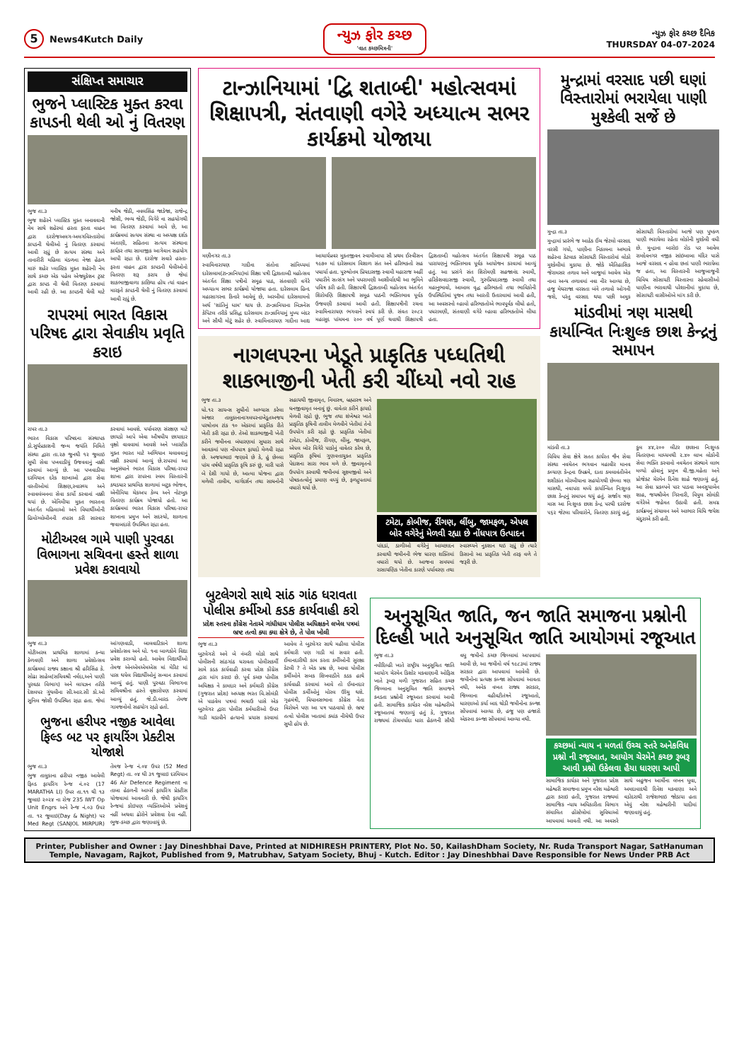5 News4Kutch Daily
ન્યુઝ ફોર કચ્છ
'વાત કચ્છમિત્રની'
ન્યુઝ ફોર કચ્છ દૈનિક
THURSDAY 04-07-2024
સંક્ષિપ્ત સમાચાર
ભુજને પ્લાસ્ટિક મુક્ત કરવા કાપડની થેલી ઓ નું વિતરણ
ભુજ તા.૩
ભુજ શહેરને પ્લાસ્ટિક મુક્ત બનાવવાની નેમ સાથે શહેરમાં હરતા ફરતા વાહન દ્વારા દરરોજઅલગ-અલગવિસ્તારોમાં કાપડની થેલીઓ નું વિતરણ કરવામાં આવી રહ્યું છે સત્યમ સંસ્થા અને તાનારીરી મહિલા મંડળના નેજા હેઠળ મારું શહેર પ્લાસ્ટિક મુક્ત શહેરની નેમ સાથે કચ્છ એક પહેલ એજ્યુકેશન ટ્રસ્ટ દ્વારા કાપડ ની થેલી વિતરણ કરવામાં આવી રહી છે. આ કાપડની થેલી માટે મનીષ જેઠી, નવલસિંહ જાડેજા, રાજેન્દ્ર જોશી, ભવ્ય જેઠી, વિગેરે ના સહયોગથી આ વિતરણ કરવામાં આવે છે, આ કાર્યક્રમમાં સત્યમ સંસ્થા ના અધ્યક્ષ દર્શક અંતાણી, સહિતના સત્યમ સંસ્થાના કાર્યકર તથા સામાજીક આગેવાન સહયોગ આપી રહ્યા છે. દરરોજ સવારે હરતા-ફરતા વાહન દ્વારા કાપડની થેલીઓનો વિતરણ શરૂ કરાય છે જેમાં શાકભાજીવાળા કાછિયા હોય ત્યાં વાહન મારફતે કાપડની થેલી નું વિતરણ કરવામાં આવી રહ્યું છે.
રાપરમાં ભારત વિકાસ પરિષદ દ્વારા સેવાકીય પ્રવૃતિ કરાઇ
રાપર તા.૩
ભારત વિકાસ પરિષદના સંસ્થાપક ડો.સુર્યપ્રકાશની જન્મ જયંતિ નિમિતે સંસ્થા દ્વારા તા.૨૭ જુનથી ૧૨ જુલાઇ સુધી સેવા પખવાડીયું ઉજવવાનું નક્કી કરવામાં આવ્યું છે. આ પખવાડીયા દરમિયાન દરેક શાખાઓ દ્વારા સેવા વસ્તીઓમાં શિક્ષણ,સ્વાસ્થ્ય અને સ્વાવલંબનના સેવા કાર્યો કરવાનાં નક્કી થયાં છે. એનિમીયા મુક્ત ભારતના અંતર્ગત મહિલાઓ અને વિધાર્થીઓની હિમોગ્લોબીનની તપાસ કરી સારવાર કરવામાં આવશે. પર્યાવરણ સંરક્ષણ માટે છાયડો આપે એવા ઔષધીય છાયાદાર વૃક્ષો વાવવામાં આવશે અને પ્લાસ્ટીક મુક્ત ભારત માટે અભિયાન ચલાવવાનું નક્કી કરવામાં આવ્યું છે.રાપરમાં આ અનુસંધાને ભારત વિકાસ પરિષદ-રાપર શાખા દ્વારા રાપરના સ્લમ વિસ્તારની કથડધાર પ્રાથમિક શાળામાં બટુક ભોજન, એનીમિયા ચેકઅપ કેમ્પ અને નોટબુક વિતરણ કાર્યક્રમ યોજાયો હતો. આ કાર્યક્રમમાં ભારત વિકાસ પરિષદ-રાપર શાખાના પ્રમુખ અને સદસ્યો, શાળાના જવાબદારો ઉપસ્થિત રહ્યા હતા.
મોટીઅરલ ગામે પાણી પુરવઠા વિભાગના સચિવના હસ્તે શાળા પ્રવેશ કરાવાયો
ભુજ તા.૩
મોટીઅરલ પ્રાથમિક શાળામાં કન્યા કેળવણી અને શાળા પ્રવેશોત્સવ કાર્યક્રમમાં રાજ્ય કક્ષાના શ્રી હરિસિંહ કે. સોઢા સાહેબ(સચિવશ્રી નર્મદા,અને પાણી પુરવઠા વિભાગ) અને લાયઝન તરીકે દેશલપર ગુંથલીના સી.આર.સી કો.ઓ સુનિલ જોશી ઉપસ્થિત રહ્યા હતા. જેમાં આંગણવાડી, બાલવાટિકાને શાળા પ્રવેશોત્સવ અને ધો. ૧ના બાળકોને વિદ્યા પ્રવેશ કરાવ્યો હતો. આવેલ વિદ્યાર્થીઓ તેમજ એનએમએમએસ માં મેરિટ માં પાસ થયેલ વિદ્યાર્થીઓનું સન્માન કરવામાં આવ્યું હતું. પાણી પુરવઠા વિભાગના સચિવશ્રીના હસ્તે વૃક્ષારોપણ કરવામાં આવ્યું હતું. જે.ડી.બારડ તેમજ ગામજનોનો સહયોગ રહ્યો હતો.
ભુજના હરીપર નજીક આવેલા ફિલ્ડ બટ પર ફાયરિંગ પ્રેક્ટીસ યોજાશે
ભુજ તા.૩
ભુજ તાલુકાના હરીપર નજીક આવેલી ફિલ્ડ ફાયરિંગ રેન્જ નં.૦૨ (17 MARATHA LI) ઉપર તા.૧૧ થી ૧૩ જુલાઇ ૨૦૨૪ ના રોજ 235 IWT Op Unit Engrs અને રેન્જ નં.૦૩ ઉપર તા. ૧૨ જુલાઇ(Day & Night) પર Med Regt (SANJOL MIRPUR) તેમજ રેન્જ નં.૦૪ ઉપર (52 Med Regt) તા. ૦૪ થી ૩૧ જુલાઇ દરમિયાન 46 Air Defence Regiment ના તાબા હેઠળની આર્મ્સ ફાયરિંગ પ્રેક્ટીસ યોજવામાં આવનારી છે. જેથી ફાયરિંગ રેન્જમાં કોઇપણ વ્યક્તિઓએ પ્રવેશવું નહીં અથવા ઢોરોને પ્રવેશવા દેવા નહીં. ભુજ-કચ્છ દ્વારા જણાવાયું છે.
ટાન્ઝાનિયામાં 'દ્વિ શતાબ્દી' મહોત્સવમાં શિક્ષાપત્રી, સંતવાણી વગેરે અધ્યાત્મ સભર કાર્યક્રમો યોજાયા
મણીનગર તા.૩
સ્વામિનારાયણ ગાદીના સંતોના સાંનિધ્યમાં દારેસલામ(ટાન્ઝાનિયા)માં શિક્ષા પત્રી દ્વિશતાબ્દી મહોત્સવ અંતર્ગત શિક્ષા પત્રીનો સમૂહ પાઠ, સંતવાણી વગેરે અધ્યાત્મ સભર કાર્યક્રમો યોજાયા હતા. દારેસલામ હિન્દ મહાસાગરના કિનારે આવેલું છે, અરબીમાં દારેસલામનો અર્થ 'શાંતિનું ધામ' થાય છે. ટાન્ઝાનિયાના બિઝનેસ કેપિટલ તરીકે પ્રસિદ્ધ દારેસલામ ટાન્ઝાનિયાનું મુખ્ય બંદર અને સૌથી મોટું શહેર છે. સ્વામિનારાયણ ગાદીના આદ્ય આચાર્યપ્રવર મુક્તજીવન સ્વામીબાપા સૌ પ્રથમ ઈસ્વીસન ૧૯૭૦ માં દારેસલામ વિશાળ સંત અને હરિભક્તો સહ પધાર્યા હતા. પુરુષોત્તમ પ્રિયદાસજી સ્વામી મહારાજ અહીં પધારીને સત્સંગ અને પધરામણી આશીર્વાદથી આ ભૂમિને પવિત્ર કરી હતી. શિક્ષાપત્રી દ્વિશતાબ્દી મહોત્સવ અંતર્ગત શિરોમણિ શિક્ષાપત્રી સમૂહ પાઠની ભક્તિભાવ પૂર્વક ઉજવણી કરવામાં આવી હતી. શિક્ષાપત્રીની રચના સ્વામિનારાયણ ભગવાને સ્વયં કરી છે. સંવત ૨૦૮૨ મહાસુદ પાંચમના ૨૦૦ વર્ષ પૂર્ણ થવાથી શિક્ષાપત્રી દ્વિશતાબ્દી મહોત્સવ અંતર્ગત શિક્ષાપત્રી સમૂહ પાઠ પારાયણનું ભક્તિભાવ પૂર્વક આયોજન કરવામાં આવ્યું હતું. આ પ્રસંગે સંત શિરોમણી સહજાનંદ સ્વામી, હરિકેશવદાસજી સ્વામી, ગુરુપ્રિયદાસજી સ્વામી તથા મહાનુભાવો, આબાલ વૃદ્ધ હરિભક્તો તથા ભાવિકોની ઉપસ્થિતિમાં પૂજન તથા આરતી ઉતારવામાં આવી હતી, આ અવસરનો લ્હાવો હરિભક્તોએ ભાવપૂર્વક લીધો હતો, પધરામણી, સંતવાણી વગેરે લ્હાવા હરિભક્તોએ લીધા હતા.
નાગલપરના ખેડૂતે પ્રાકૃતિક પધ્ધતિથી શાકભાજીની ખેતી કરી ચીંધ્યો નવો રાહ
ભુજ તા.૩
ધો.૧૨ સાયન્સ સુધીનો અભ્યાસ કરેલા અંજાર તાલુકાનાનાગલપરનાખેડૂતઅજય પરષોત્તમ ટાંક ૧૦ એકરમાં પ્રાકૃતિક રીતે ખેતી કરી રહ્યા છે. તેઓ શાકભાજીની ખેતી કરીને જમીનના બંધારણમાં સુધારા સાથે આવકમાં પણ નોંધપાત્ર ફાયદો મેળવી રહ્યા છે. અજયભાઇ જણાવે છે કે, હું છેલ્લા પાંચ વર્ષથી પ્રાકૃતિક કૃષિ કરું છું, મારી પાસે બે દેશી ગાયો છે, આત્મા યોજના દ્વારા મળેલી તાલીમ, માર્ગદર્શન તથા સાધનોની સહાયથી જીવામૃત, નિમાસ્ત્ર, બ્રહ્માસ્ત્ર અને ઘનજીવામૃત બનાવું છું. વાવેતર કરીને ફાયદો મેળવી રહ્યો છું, ભુજ તથા શંખેશ્વર ખાતે પ્રાકૃતિક કૃષિની તાલીમ મેળવીને ખેતીમાં તેનો ઉપયોગ કરી રહ્યો છું. પ્રાકૃતિક ખેતીમાં ટામેટા, કોબીજ, રીંગણ, લીંબુ, જામફળ, એપલ બોર વિગેરે પાકોનું વાવેતર કરેલ છે, પ્રાકૃતિક કૃષિમાં ગુણવત્તાયુક્ત પ્રાકૃતિક પેદાશના સારા ભાવ મળે છે. જીવામૃતનો ઉપયોગ કરવાથી જમીનમાં સૂક્ષ્મજીવો અને પોષકતત્વોનું પ્રમાણ વધ્યું છે, ફળદ્રુપતામાં વધારો થયો છે.
ટમેટા, કોબીજ, રીંગણ, લીંબુ, જામફળ, એપલ બોર વગેરેનું મેળવી રહ્યા છે નોંધપાત્ર ઉત્પાદન
પાંદડાં, ડાળીઓ વગેરેનું આચ્છાદન કરવાથી જમીનની ભેજ ધારણ શક્તિમાં વધારો થયો છે. આજના સમયમાં રાસાયણિક ખેતીના કારણે પર્યાવરણ તથા સ્વાસ્થ્યને નુકશાન થઇ રહ્યું છે ત્યારે કિસાનો આ પ્રાકૃતિક ખેતી તરફ વળે તે જરૂરી છે.
બુટલેગરો સાથે સાંઠ ગાંઠ ધરાવતા પોલીસ કર્મીઓ કડક કાર્યવાહી કરો
પ્રદેશ સ્તરના કોંગ્રેસ નેતાએ ગાંધીધામ પોલીસ અધિક્ષકને લખેલ પત્રમાં ભ્રષ્ટ તત્વો ક્યા ક્યા ક્ષેત્રે છે, તે પોલ ખોલી
ભુજ તા.૩
બુટલેગરો અને બે નંબરી લોકો સાથે પોલીસની સાંઠગાંઠ ધરાવતા પોલીસકર્મી સામે કડક કાર્યવાહી કરવા પ્રદેશ કોંગ્રેસ દ્વારા માંગ કરાઇ છે. પૂર્વ કચ્છ પોલીસ અધિક્ષક ને કામદાર અને કર્મચારી કોંગ્રેસ (ગુજરાત પ્રદેશ) અધ્યક્ષ ભરત વિ.સોલંકી એ પાઠવેલ પત્રમાં ભચાઉ પાસે એક બુટલેગર દ્વારા પોલીસ કર્મચારીઓ ઉપર ગાડી ચડાવીને હત્યાનો પ્રયાસ કરવામાં આવેલ તે બુટલેગર સાથે મહીલા પોલીસ કર્મચારી પણ ગાડી માં સવાર હતી. ઈમાનદારીથી કામ કરતા કર્મીઓની સુરક્ષા કેટલી ? તે એક પ્રશ્ન છે, આવા પોલીસ કર્મીઓને સબક શિખવાડીને કડક હાથે કાર્યવાહી કરવામાં આવે તો ઈમાનદાર પોલીસ કર્મીઓનું મોરલ ઊંચુ થશે. ગૃહમંત્રી, વિધાનસભાના કોંગ્રેસ નેતા વિરોધને પણ આ પત્ર પાઠવાયો છે. ભ્રષ્ટ તત્વો પોલીસ ખાતામાં ક્યાંક નીચેથી ઉપર સુધી હોય છે.
મુન્દ્રામાં વરસાદ પછી ઘણાં વિસ્તારોમાં ભરાયેલા પાણી મુશ્કેલી સર્જે છે
મુન્દ્રા તા.૩
મુન્દ્રામાં પ્રારંભે જ આઠેક ઈંચ જેટલો વરસાદ વરસી ગયો, પાણીના નિકાલના અભાવે શહેરના કેટલાક સોસાયટી વિસ્તારોમાં લોકો મુશ્કેલીમાં મુકાયા છે. જોકે ઐતિહાસિક જેરામસર તળાવ અને બાજુમાં આવેલ એક નાના અન્ય તળાવમાં નવા નીર આવ્યા છે, હજુ મેઘરાજા વરસતા બંને તળાવો ઓગની જશે, પરંતુ વરસાદ થયા પછી અમુક સોસાયટી વિસ્તારોમાં આજે પણ પુષ્કળ પાણી ભરાયેલા રહેતા લોકોની મુશ્કેલી વધી છે. મુન્દ્રાના બારોઇ રોડ પર આવેલ રામદેવનગર નજીક સાંઇબાબા મંદિર પાસે આજે વરસાદ ન હોવા છતાં પાણી ભરાયેલા જ હતા, આ વિસ્તારની આજુબાજુની વિવિધ સોસાયટી વિસ્તારના રહેવાસીઓ પાણીના ભરાવાથી પરેશાનીમાં મુકાયા છે, સોસાયટી વાસીઓએ માંગ કરી છે.
માંડવીમાં ત્રણ માસથી કાર્યાન્વિત નિઃશુલ્ક છાશ કેન્દ્રનું સમાપન
માંડવી તા.૩
વિવિધ સેવા ક્ષેત્રે સતત કાર્યરત જૈન સેવા સંસ્થા નવચેતન ભગવાન મહાવીર માનવ કલ્યાણ કેન્દ્રના ઉપક્રમે, દાતા કમલાવંતીબેન શશીકાંત મોરબીયાના સહયોગથી છેલ્લા ત્રણ માસથી, નવાપરા મધ્યે કાર્યાન્વિત નિઃશુલ્ક છાશ કેન્દ્રનું સમાપન થયું હતું. સર્જાગ ત્રણ માસ આ નિઃશુલ્ક છાશ કેન્દ્ર પરથી દરરોજ ૫૬૨ જેટલા પરિવારોને, વિતરણ કરાયું હતું, કુલ ૪૪,૨૦૦ લીટર છાશના નિઃશુલ્ક વિતરણના માધ્યમથી ૨.૪૦ લાખ લોકોની સેવા ભક્તિ કરવાનો નવચેતન સંસ્થાને લાભ મળ્યો હોવાનું પ્રમુખ વી.જી.મહેતા અને પ્રોજેક્ટ ચેરમેન દિનેશ શાહે જણાવ્યું હતું. આ સેવા પ્રકલ્પને પાર પાડવા અનસુયાબેન શાહ, જયશ્રીબેન ગિરનારી, વિપુલ સોલંકી વગેરેએ જહેમત ઉઠાવી હતી. સમગ્ર કાર્યક્રમનું સંચાલન અને આભાર વિધિ જયેશ ચંદુરાએ કરી હતી.
અનુસૂચિત જાતિ, જન જાતિ સમાજના પ્રશ્નોની દિલ્હી ખાતે અનુસૂચિત જાતિ આયોગમાં રજૂઆત
ભુજ તા.૩
નવીદિલ્હી ખાતે રાષ્ટ્રીય અનુસૂચિત જાતિ આયોગ ચેરમેન કિશોર મકવાણાની ઓફિસ ખાતે રૂબરૂ મળી ગુજરાત સહિત કચ્છ જિલ્લાના અનુસૂચિત જાતિ સમાજને કનડતા પ્રશ્નોની રજૂઆત કરવામાં આવી હતી. સામાજિક કાર્યકર નરેશ મહેશ્વરીએ રજૂઆતમાં જણાવ્યું હતું કે, ગુજરાત રાજ્યમાં ટોચમર્યાદા ધારા હેઠળની સૌથી વધુ જમીનો કચ્છ જિલ્લામાં આપવામાં આવી છે, આ જમીનો વર્ષ ૧૯૮૩માં રાજ્ય સરકાર દ્વારા આપવામાં આવેલી છે. જમીનોના પ્રત્યક્ષ કબ્જા સોંપવામાં આવતા નથી, અનેક વખત રાજ્ય સરકાર, જિલ્લાના વહીવટીતંત્રને રજૂઆતો, ધારણાઓ કર્યા બાદ થોડી જમીનોના કબ્જા સોંપવામાં આવ્યા છે, હજુ પણ હજારો એકરના કબ્જા સોંપવામાં આવ્યા નથી.
કચ્છમાં ન્યાય ન મળતાં ઉચ્ચ સ્તરે અનેકવિધ પ્રશ્નો ની રજૂઆત, આયોગ ચેરમેને કચ્છ રૂબરૂ આવી પ્રશ્નો ઉકેલવા હૈયા ધારણા આપી
સામાજિક કાર્યકર અને ગુજરાત પ્રદેશ મહેશ્વરી સમાજના પ્રમુખ નરેશ મહેશ્વરી દ્વારા કરાઇ હતી, ગુજરાત રાજ્યમાં સામાજિક ન્યાય અધિકારીતા વિભાગ સંચાલિત હોસ્ટેલોમાં સુવિધાઓ આપવામાં આવતી નથી. આ અવસરે સાથે બહુજન આર્મીના લખન ધુવા, અમદાવાદથી દિનેશ મકવાણા અને વડોદરાથી રાજેશભાઇ જોડાયા હતા એવું નરેશ મહેશ્વરીની યાદીમાં જણાવાયું હતું.
Printer, Publisher and Owner : Jay Dineshbhai Dave, Printed at NIDHIRESH PRINTERY, Plot No. 50, KailashDham Society, Nr. Ruda Transport Nagar, SatHanuman Temple, Navagam, Rajkot, Published from 9, Matrubhav, Satyam Society, Bhuj - Kutch. Editor : Jay Dineshbhai Dave Responsible for News Under PRB Act